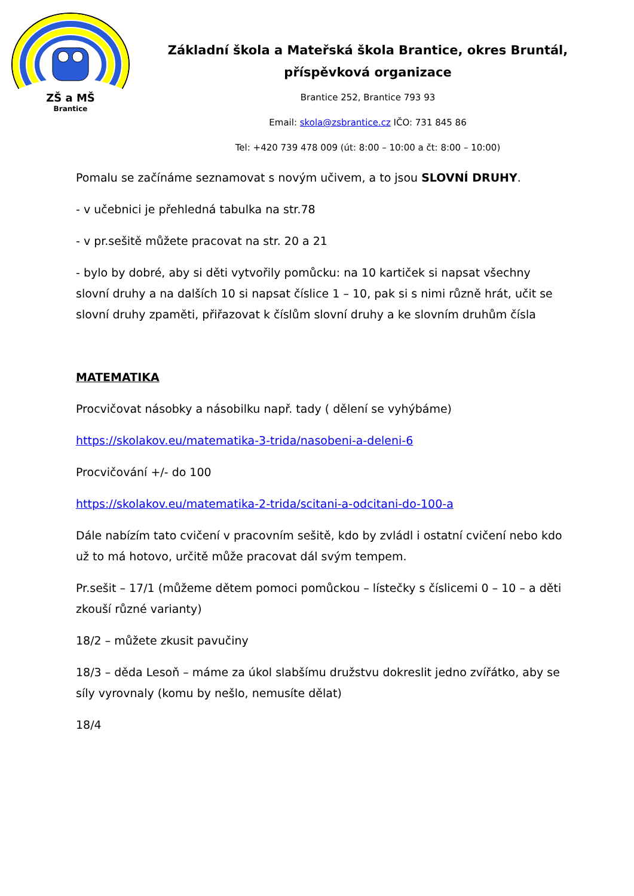ZŠ a MŠ
Brantice
Základní škola a Mateřská škola Brantice, okres Bruntál, příspěvková organizace
Brantice 252, Brantice 793 93
Email: skola@zsbrantice.cz IČO: 731 845 86
Tel: +420 739 478 009 (út: 8:00 – 10:00 a čt: 8:00 – 10:00)
Pomalu se začínáme seznamovat s novým učivem, a to jsou SLOVNÍ DRUHY.
- v učebnici je přehledná tabulka na str.78
- v pr.sešitě můžete pracovat na str. 20 a 21
- bylo by dobré, aby si děti vytvořily pomůcku: na 10 kartiček si napsat všechny slovní druhy a na dalších 10 si napsat číslice 1 – 10, pak si s nimi různě hrát, učit se slovní druhy zpaměti, přiřazovat k číslům slovní druhy a ke slovním druhům čísla
MATEMATIKA
Procvičovat násobky a násobilku např. tady ( dělení se vyhýbáme)
https://skolakov.eu/matematika-3-trida/nasobeni-a-deleni-6
Procvičování +/- do 100
https://skolakov.eu/matematika-2-trida/scitani-a-odcitani-do-100-a
Dále nabízím tato cvičení v pracovním sešitě, kdo by zvládl i ostatní cvičení nebo kdo už to má hotovo, určitě může pracovat dál svým tempem.
Pr.sešit – 17/1 (můžeme dětem pomoci pomůckou – lístečky s číslicemi 0 – 10 – a děti zkouší různé varianty)
18/2 – můžete zkusit pavučiny
18/3 – děda Lesoň – máme za úkol slabšímu družstvu dokreslit jedno zvířátko, aby se síly vyrovnaly (komu by nešlo, nemusíte dělat)
18/4